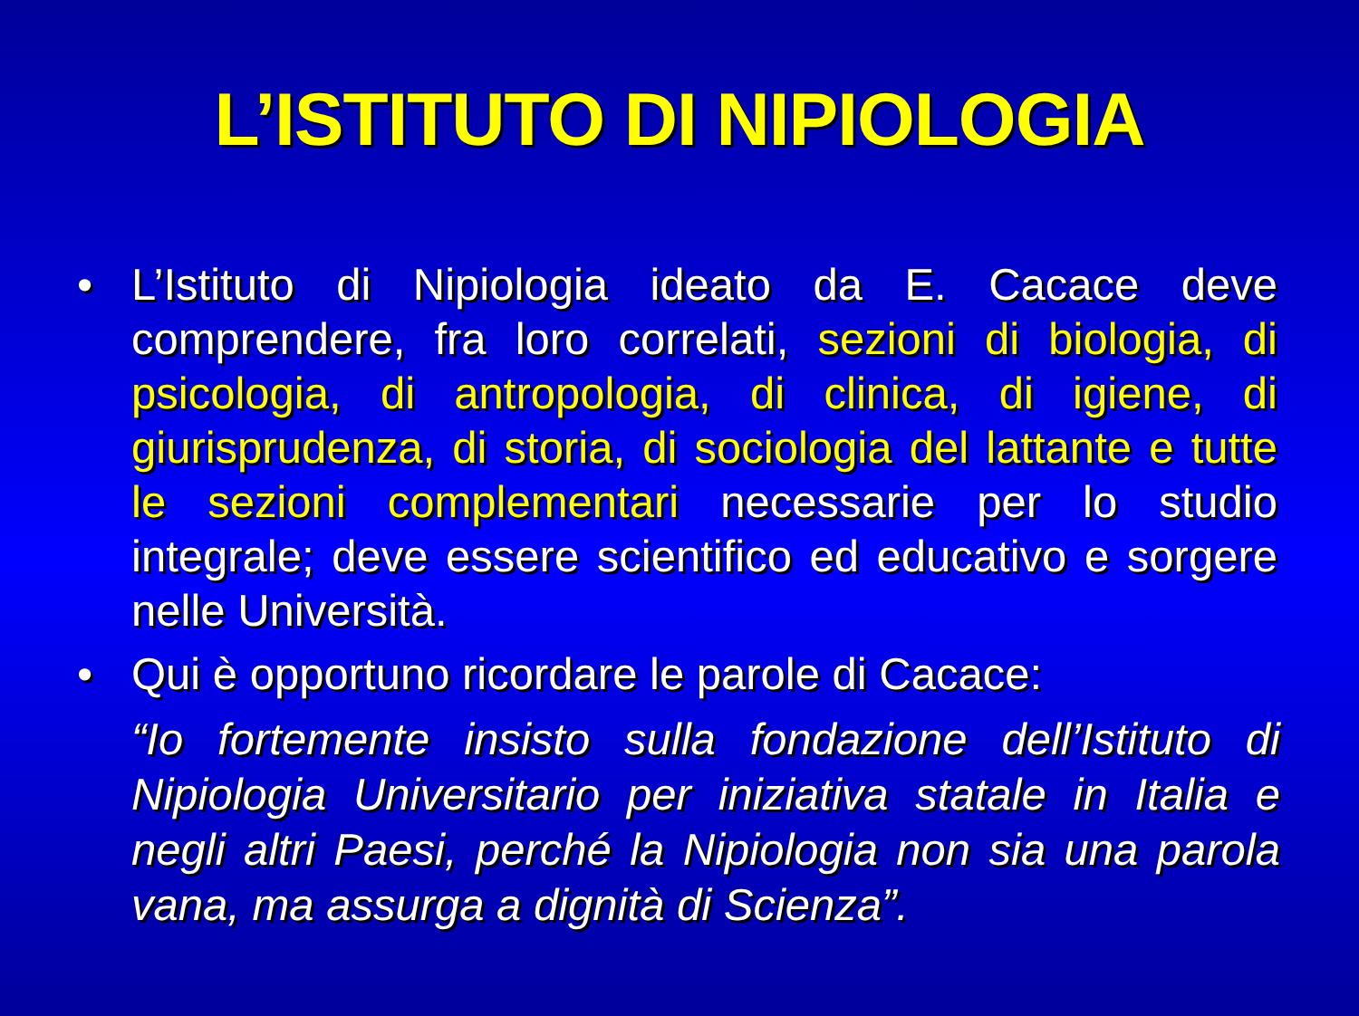L’ISTITUTO DI NIPIOLOGIA
• L’Istituto di Nipiologia ideato da E. Cacace deve comprendere, fra loro correlati, sezioni di biologia, di psicologia, di antropologia, di clinica, di igiene, di giurisprudenza, di storia, di sociologia del lattante e tutte le sezioni complementari necessarie per lo studio integrale; deve essere scientifico ed educativo e sorgere nelle Università.
• Qui è opportuno ricordare le parole di Cacace:
“Io fortemente insisto sulla fondazione dell’Istituto di Nipiologia Universitario per iniziativa statale in Italia e negli altri Paesi, perché la Nipiologia non sia una parola vana, ma assurga a dignità di Scienza”.